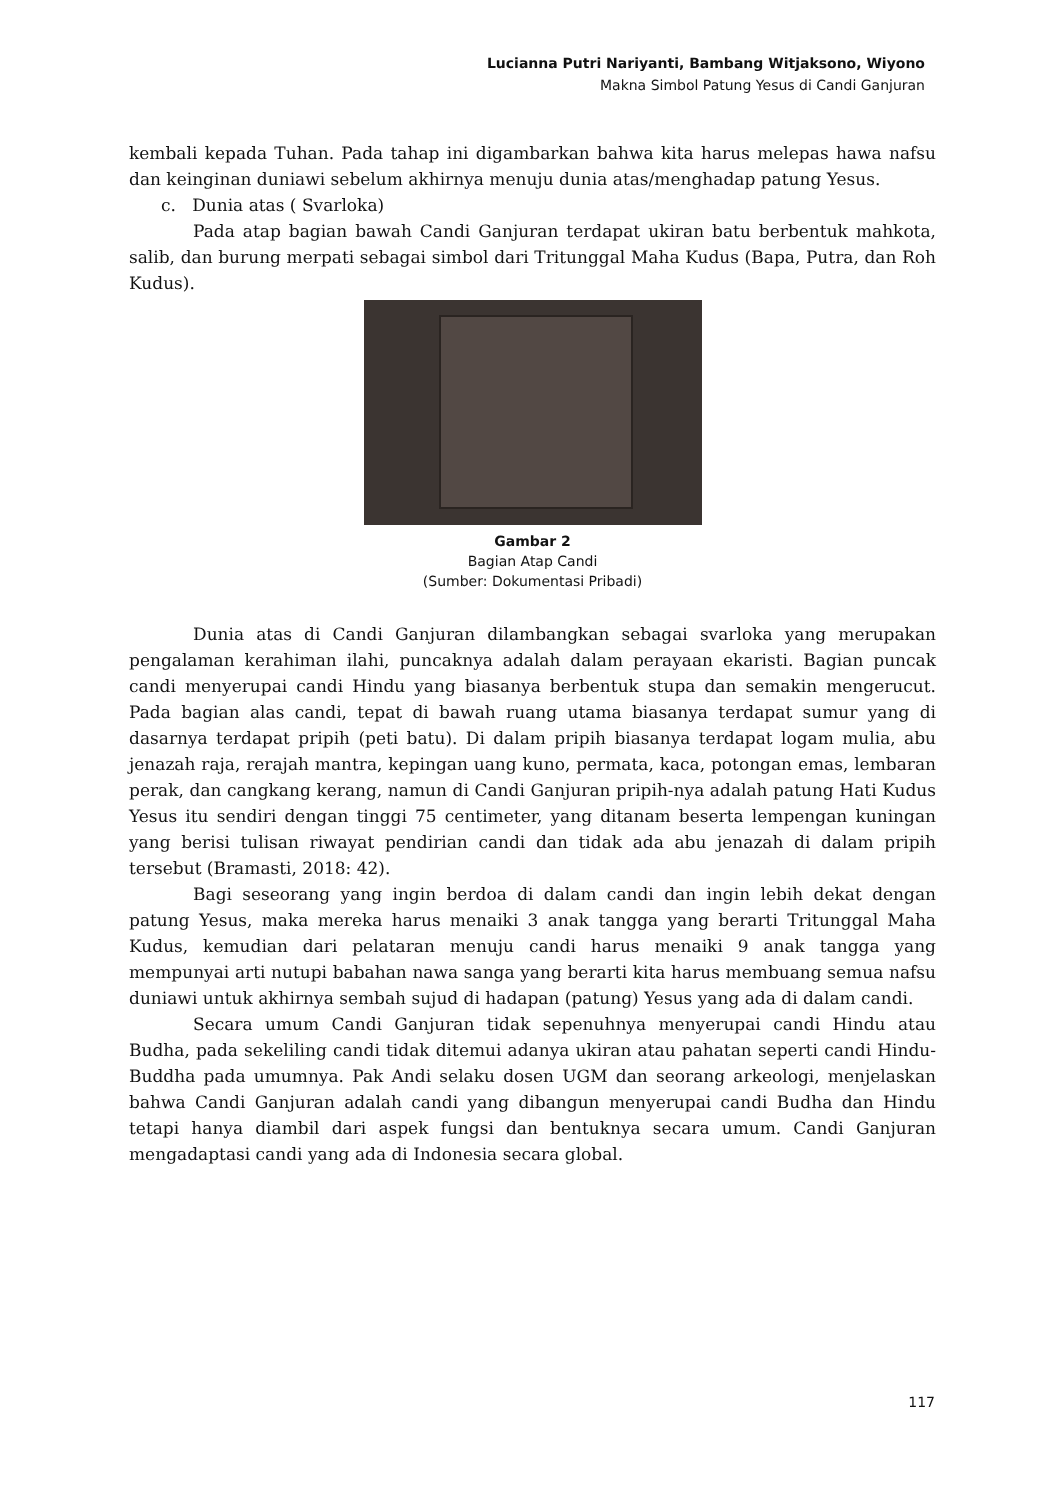Lucianna Putri Nariyanti, Bambang Witjaksono, Wiyono
Makna Simbol Patung Yesus di Candi Ganjuran
kembali kepada Tuhan. Pada tahap ini digambarkan bahwa kita harus melepas hawa nafsu dan keinginan duniawi sebelum akhirnya menuju dunia atas/menghadap patung Yesus.
c. Dunia atas ( Svarloka)
Pada atap bagian bawah Candi Ganjuran terdapat ukiran batu berbentuk mahkota, salib, dan burung merpati sebagai simbol dari Tritunggal Maha Kudus (Bapa, Putra, dan Roh Kudus).
Gambar 2
Bagian Atap Candi
(Sumber: Dokumentasi Pribadi)
Dunia atas di Candi Ganjuran dilambangkan sebagai svarloka yang merupakan pengalaman kerahiman ilahi, puncaknya adalah dalam perayaan ekaristi. Bagian puncak candi menyerupai candi Hindu yang biasanya berbentuk stupa dan semakin mengerucut. Pada bagian alas candi, tepat di bawah ruang utama biasanya terdapat sumur yang di dasarnya terdapat pripih (peti batu). Di dalam pripih biasanya terdapat logam mulia, abu jenazah raja, rerajah mantra, kepingan uang kuno, permata, kaca, potongan emas, lembaran perak, dan cangkang kerang, namun di Candi Ganjuran pripih-nya adalah patung Hati Kudus Yesus itu sendiri dengan tinggi 75 centimeter, yang ditanam beserta lempengan kuningan yang berisi tulisan riwayat pendirian candi dan tidak ada abu jenazah di dalam pripih tersebut (Bramasti, 2018: 42).
Bagi seseorang yang ingin berdoa di dalam candi dan ingin lebih dekat dengan patung Yesus, maka mereka harus menaiki 3 anak tangga yang berarti Tritunggal Maha Kudus, kemudian dari pelataran menuju candi harus menaiki 9 anak tangga yang mempunyai arti nutupi babahan nawa sanga yang berarti kita harus membuang semua nafsu duniawi untuk akhirnya sembah sujud di hadapan (patung) Yesus yang ada di dalam candi.
Secara umum Candi Ganjuran tidak sepenuhnya menyerupai candi Hindu atau Budha, pada sekeliling candi tidak ditemui adanya ukiran atau pahatan seperti candi Hindu-Buddha pada umumnya. Pak Andi selaku dosen UGM dan seorang arkeologi, menjelaskan bahwa Candi Ganjuran adalah candi yang dibangun menyerupai candi Budha dan Hindu tetapi hanya diambil dari aspek fungsi dan bentuknya secara umum. Candi Ganjuran mengadaptasi candi yang ada di Indonesia secara global.
117